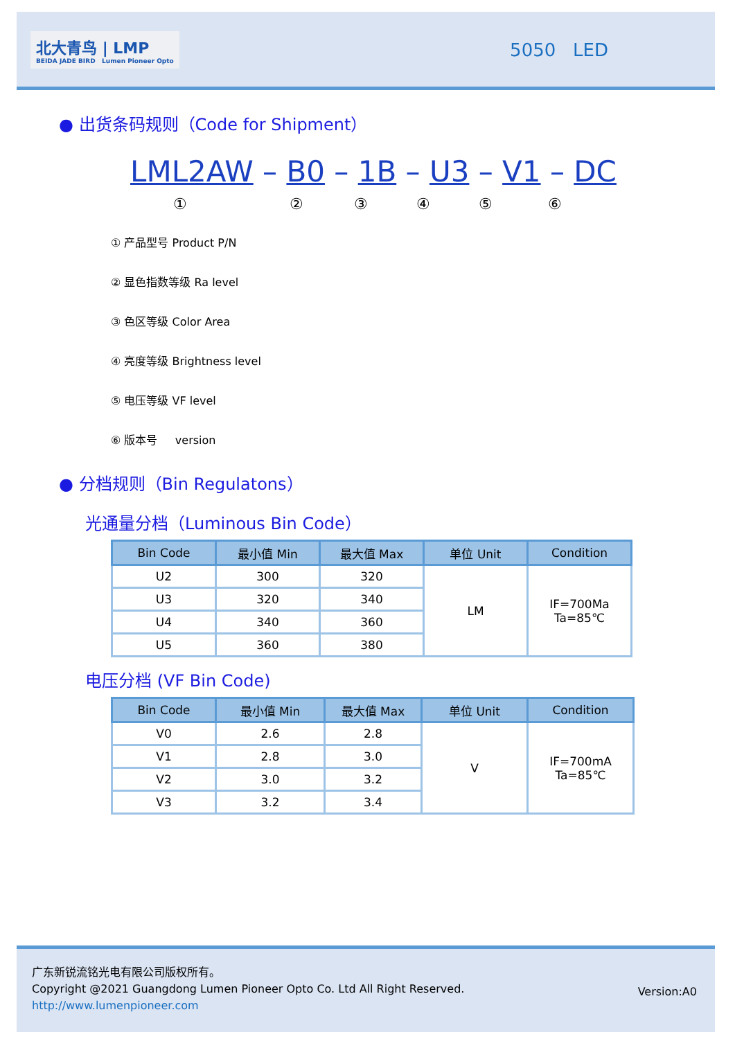北大青鸟 | LMP
BEIDA JADE BIRD Lumen Pioneer Opto
5050 LED
● 出货条码规则（Code for Shipment）
LML2AW – B0 – 1B – U3 – V1 – DC
①②③④⑤⑥
① 产品型号 Product P/N
② 显色指数等级 Ra level
③ 色区等级 Color Area
④ 亮度等级 Brightness level
⑤ 电压等级 VF level
⑥ 版本号 version
● 分档规则（Bin Regulatons）
光通量分档（Luminous Bin Code）
| Bin Code | 最小值 Min | 最大值 Max | 单位 Unit | Condition |
| --- | --- | --- | --- | --- |
| U2 | 300 | 320 | LM | IF=700Ma Ta=85℃ |
| U3 | 320 | 340 | | |
| U4 | 340 | 360 | | |
| U5 | 360 | 380 | | |
电压分档 (VF Bin Code)
| Bin Code | 最小值 Min | 最大值 Max | 单位 Unit | Condition |
| --- | --- | --- | --- | --- |
| V0 | 2.6 | 2.8 | V | IF=700mA Ta=85℃ |
| V1 | 2.8 | 3.0 | | |
| V2 | 3.0 | 3.2 | | |
| V3 | 3.2 | 3.4 | | |
广东新锐流铭光电有限公司版权所有。
Copyright @2021 Guangdong Lumen Pioneer Opto Co. Ltd All Right Reserved.
http://www.lumenpioneer.com
Version:A0